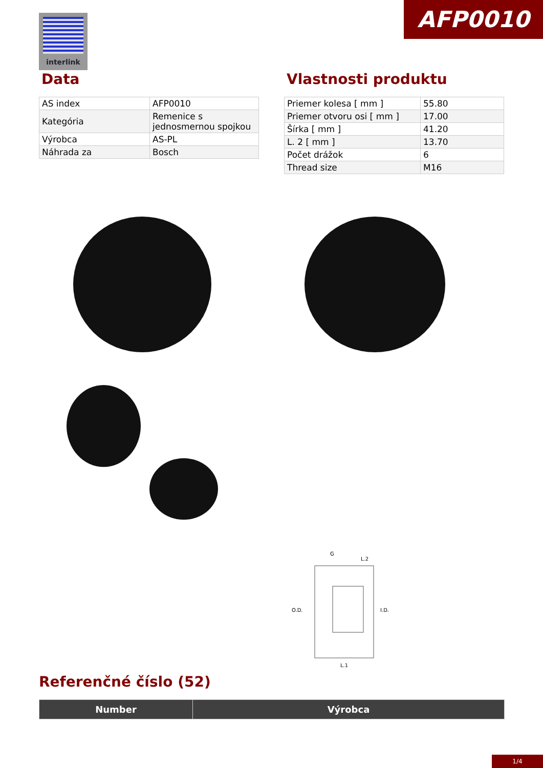AFP0010 interlink
Data
| AS index | AFP0010 |
| Kategória | Remenice s jednosmernou spojkou |
| Výrobca | AS-PL |
| Náhrada za | Bosch |
Vlastnosti produktu
| Priemer kolesa [ mm ] | 55.80 |
| Priemer otvoru osi [ mm ] | 17.00 |
| Šírka [ mm ] | 41.20 |
| L. 2 [ mm ] | 13.70 |
| Počet drážok | 6 |
| Thread size | M16 |
O.D.
I.D.
G
L.2
L.1
Referenčné číslo (52)
| Number | Výrobca |
| --- | --- |
1/4